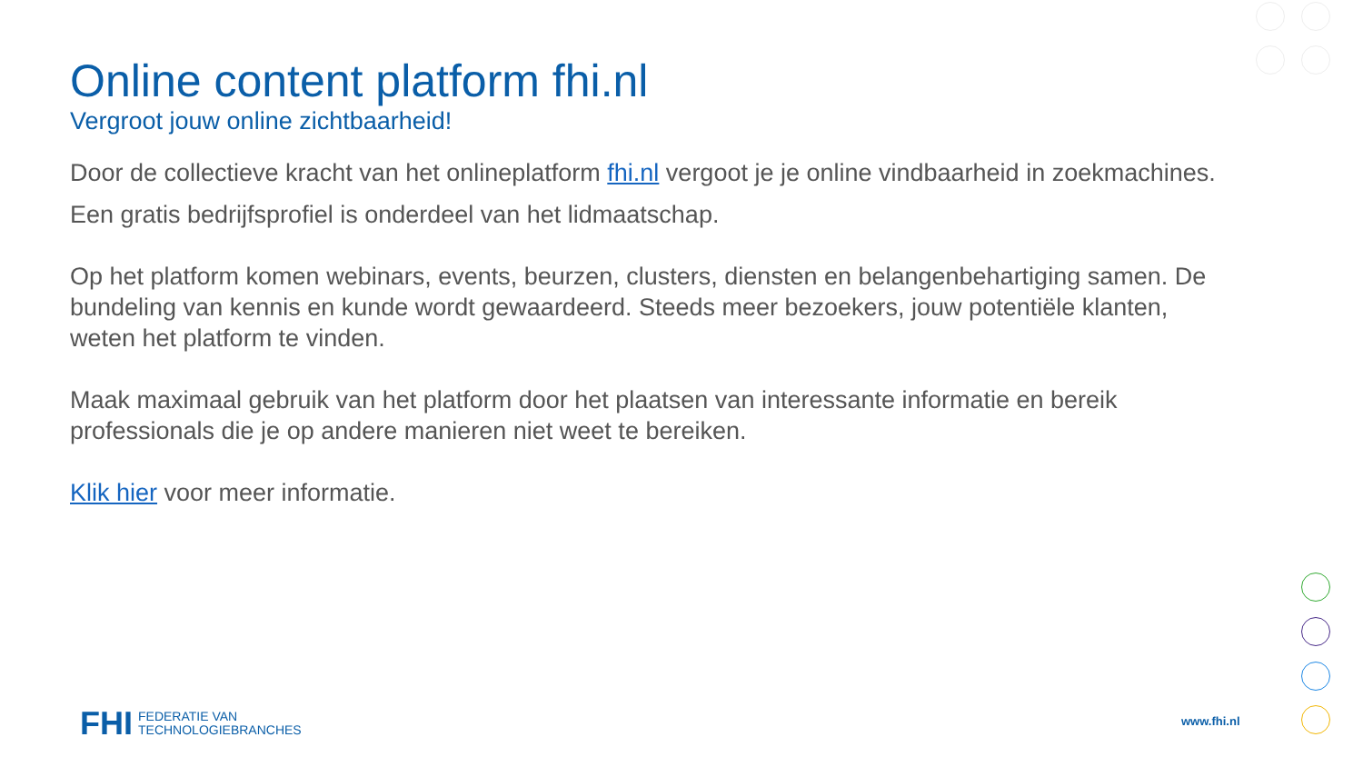Online content platform fhi.nl
Vergroot jouw online zichtbaarheid!
Door de collectieve kracht van het onlineplatform fhi.nl vergoot je je online vindbaarheid in zoekmachines.
Een gratis bedrijfsprofiel is onderdeel van het lidmaatschap.
Op het platform komen webinars, events, beurzen, clusters, diensten en belangenbehartiging samen. De bundeling van kennis en kunde wordt gewaardeerd. Steeds meer bezoekers, jouw potentiële klanten, weten het platform te vinden.
Maak maximaal gebruik van het platform door het plaatsen van interessante informatie en bereik professionals die je op andere manieren niet weet te bereiken.
Klik hier voor meer informatie.
FHI FEDERATIE VAN
TECHNOLOGIEBRANCHES
www.fhi.nl